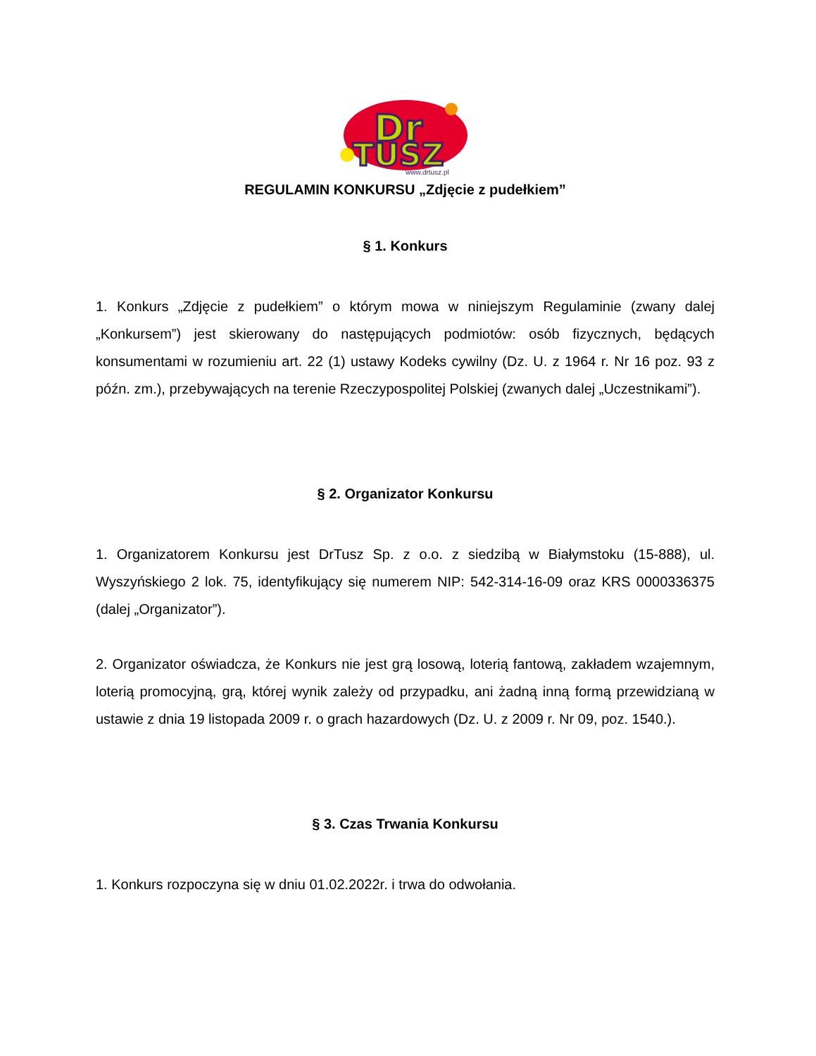Dr
TUSZ
www.drtusz.pl
REGULAMIN KONKURSU „Zdjęcie z pudełkiem”
§ 1. Konkurs
1. Konkurs „Zdjęcie z pudełkiem” o którym mowa w niniejszym Regulaminie (zwany dalej „Konkursem”) jest skierowany do następujących podmiotów: osób fizycznych, będących konsumentami w rozumieniu art. 22 (1) ustawy Kodeks cywilny (Dz. U. z 1964 r. Nr 16 poz. 93 z późn. zm.), przebywających na terenie Rzeczypospolitej Polskiej (zwanych dalej „Uczestnikami”).
§ 2. Organizator Konkursu
1. Organizatorem Konkursu jest DrTusz Sp. z o.o. z siedzibą w Białymstoku (15-888), ul. Wyszyńskiego 2 lok. 75, identyfikujący się numerem NIP: 542-314-16-09 oraz KRS 0000336375 (dalej „Organizator”).
2. Organizator oświadcza, że Konkurs nie jest grą losową, loterią fantową, zakładem wzajemnym, loterią promocyjną, grą, której wynik zależy od przypadku, ani żadną inną formą przewidzianą w ustawie z dnia 19 listopada 2009 r. o grach hazardowych (Dz. U. z 2009 r. Nr 09, poz. 1540.).
§ 3. Czas Trwania Konkursu
1. Konkurs rozpoczyna się w dniu 01.02.2022r. i trwa do odwołania.